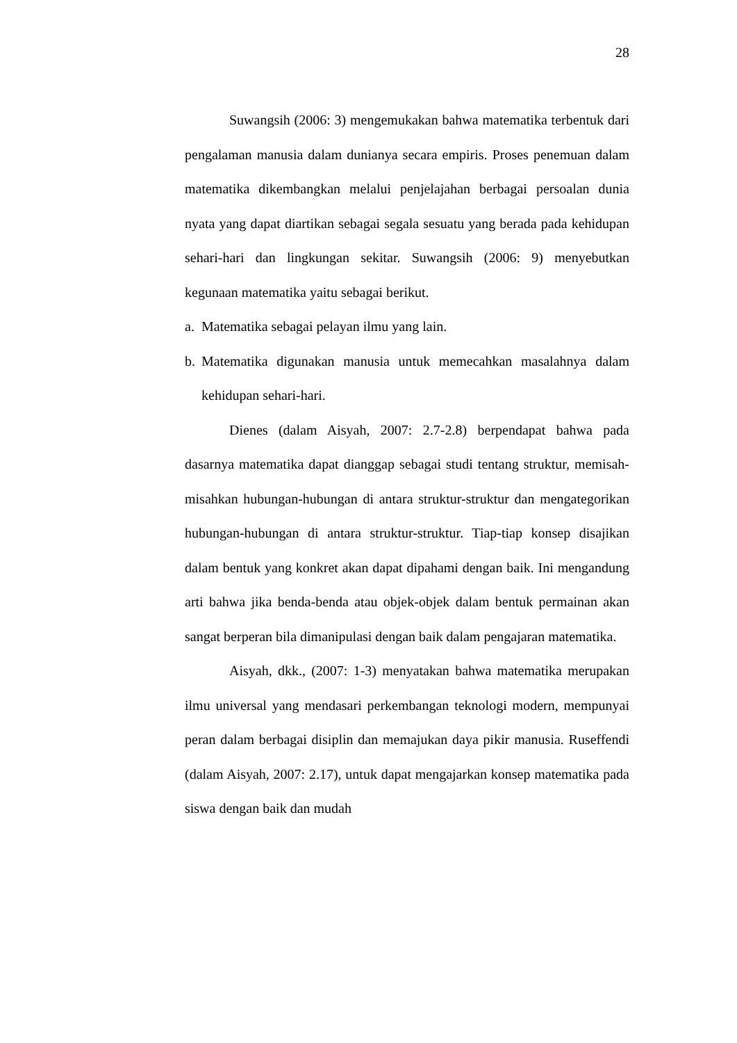28
Suwangsih (2006: 3) mengemukakan bahwa matematika terbentuk dari pengalaman manusia dalam dunianya secara empiris. Proses penemuan dalam matematika dikembangkan melalui penjelajahan berbagai persoalan dunia nyata yang dapat diartikan sebagai segala sesuatu yang berada pada kehidupan sehari-hari dan lingkungan sekitar. Suwangsih (2006: 9) menyebutkan kegunaan matematika yaitu sebagai berikut.
a. Matematika sebagai pelayan ilmu yang lain.
b. Matematika digunakan manusia untuk memecahkan masalahnya dalam kehidupan sehari-hari.
Dienes (dalam Aisyah, 2007: 2.7-2.8) berpendapat bahwa pada dasarnya matematika dapat dianggap sebagai studi tentang struktur, memisah-misahkan hubungan-hubungan di antara struktur-struktur dan mengategorikan hubungan-hubungan di antara struktur-struktur. Tiap-tiap konsep disajikan dalam bentuk yang konkret akan dapat dipahami dengan baik. Ini mengandung arti bahwa jika benda-benda atau objek-objek dalam bentuk permainan akan sangat berperan bila dimanipulasi dengan baik dalam pengajaran matematika.
Aisyah, dkk., (2007: 1-3) menyatakan bahwa matematika merupakan ilmu universal yang mendasari perkembangan teknologi modern, mempunyai peran dalam berbagai disiplin dan memajukan daya pikir manusia. Ruseffendi (dalam Aisyah, 2007: 2.17), untuk dapat mengajarkan konsep matematika pada siswa dengan baik dan mudah